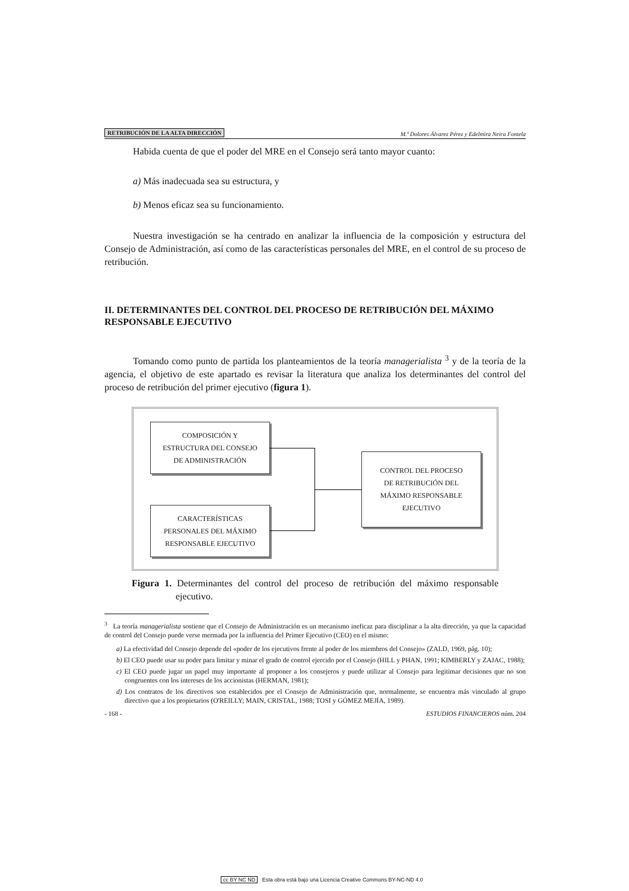RETRIBUCIÓN DE LA ALTA DIRECCIÓN M.ª Dolores Álvarez Pérez y Edelmira Neira Fontela
Habida cuenta de que el poder del MRE en el Consejo será tanto mayor cuanto:
a) Más inadecuada sea su estructura, y
b) Menos eficaz sea su funcionamiento.
Nuestra investigación se ha centrado en analizar la influencia de la composición y estructura del Consejo de Administración, así como de las características personales del MRE, en el control de su proceso de retribución.
II. DETERMINANTES DEL CONTROL DEL PROCESO DE RETRIBUCIÓN DEL MÁXIMO RESPONSABLE EJECUTIVO
Tomando como punto de partida los planteamientos de la teoría managerialista <sup>3</sup> y de la teoría de la agencia, el objetivo de este apartado es revisar la literatura que analiza los determinantes del control del proceso de retribución del primer ejecutivo (figura 1).
COMPOSICIÓN Y
ESTRUCTURA DEL CONSEJO
DE ADMINISTRACIÓN
CARACTERÍSTICAS
PERSONALES DEL MÁXIMO
RESPONSABLE EJECUTIVO
CONTROL DEL PROCESO
DE RETRIBUCIÓN DEL
MÁXIMO RESPONSABLE
EJECUTIVO
Figura 1. Determinantes del control del proceso de retribución del máximo responsable ejecutivo.
<sup>3</sup> La teoría managerialista sostiene que el Consejo de Administración es un mecanismo ineficaz para disciplinar a la alta dirección, ya que la capacidad de control del Consejo puede verse mermada por la influencia del Primer Ejecutivo (CEO) en el mismo:
a) La efectividad del Consejo depende del «poder de los ejecutivos frente al poder de los miembros del Consejo» (ZALD, 1969, pág. 10);
b) El CEO puede usar su poder para limitar y minar el grado de control ejercido por el Consejo (HILL y PHAN, 1991; KIMBERLY y ZAJAC, 1988);
c) El CEO puede jugar un papel muy importante al proponer a los consejeros y puede utilizar al Consejo para legitimar decisiones que no son congruentes con los intereses de los accionistas (HERMAN, 1981);
d) Los contratos de los directivos son establecidos por el Consejo de Administración que, normalmente, se encuentra más vinculado al grupo directivo que a los propietarios (O'REILLY; MAIN, CRISTAL, 1988; TOSI y GÓMEZ MEJÍA, 1989).
- 168 - ESTUDIOS FINANCIEROS núm. 204
cc BY NC ND Esta obra está bajo una Licencia Creative Commons BY-NC-ND 4.0